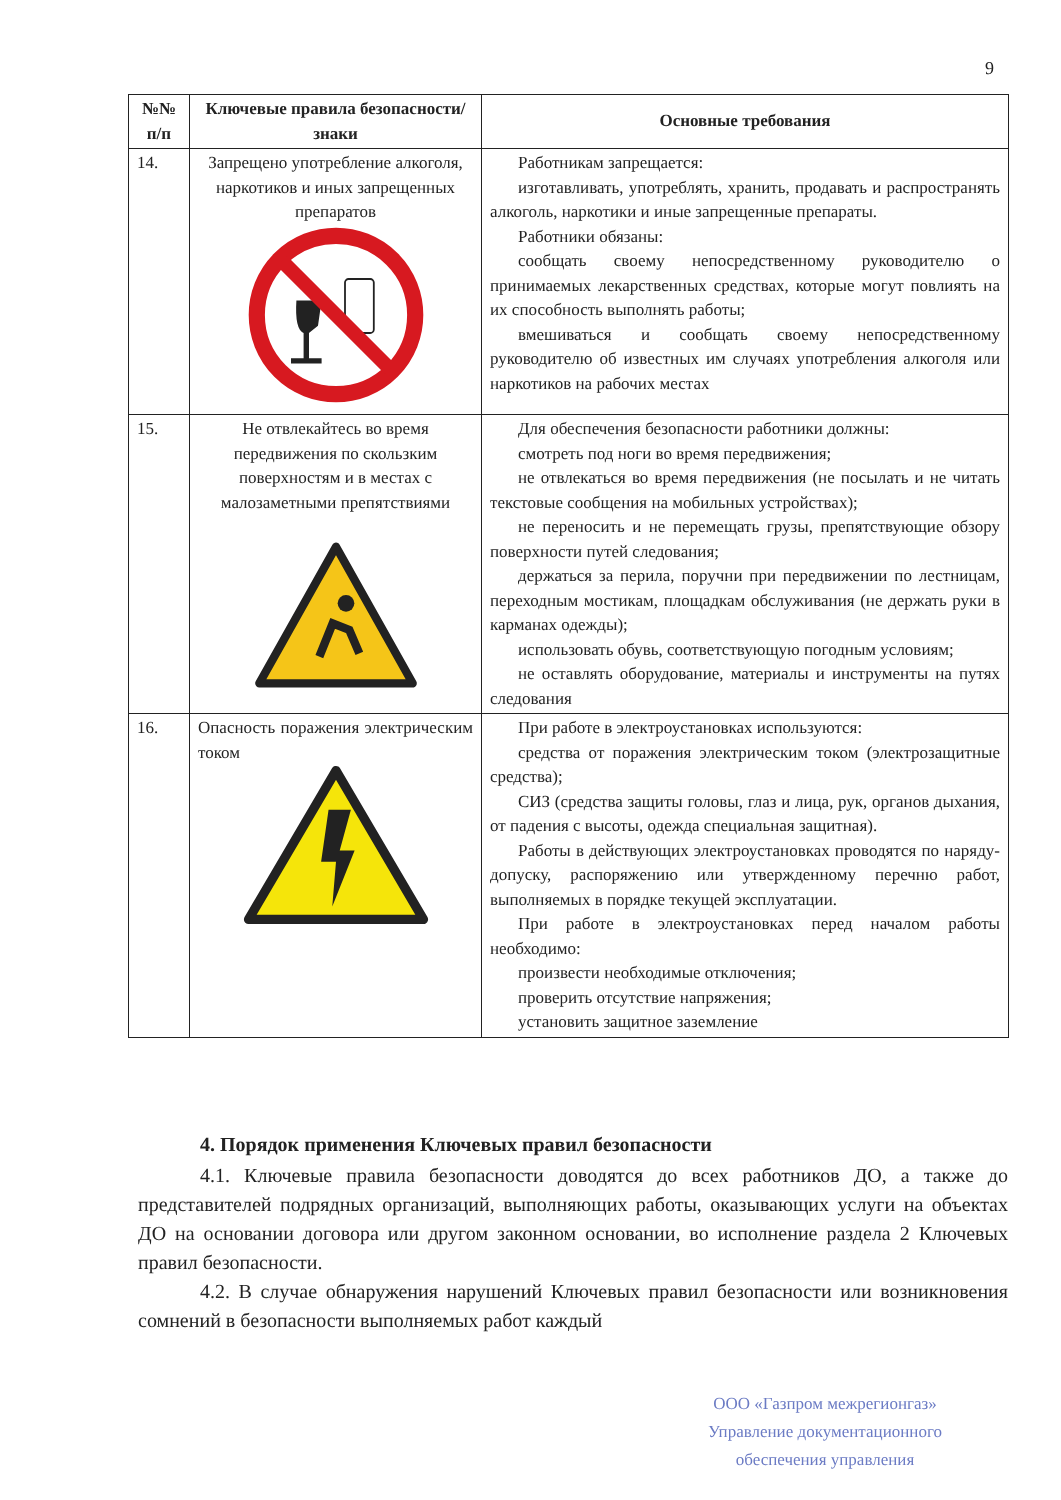9
| №№ п/п | Ключевые правила безопасности/знаки | Основные требования |
| --- | --- | --- |
| 14. | Запрещено употребление алкоголя, наркотиков и иных запрещенных препаратов | Работникам запрещается: изготавливать, употреблять, хранить, продавать и распространять алкоголь, наркотики и иные запрещенные препараты. Работники обязаны: сообщать своему непосредственному руководителю о принимаемых лекарственных средствах, которые могут повлиять на их способность выполнять работы; вмешиваться и сообщать своему непосредственному руководителю об известных им случаях употребления алкоголя или наркотиков на рабочих местах |
| 15. | Не отвлекайтесь во время передвижения по скользким поверхностям и в местах с малозаметными препятствиями | Для обеспечения безопасности работники должны: смотреть под ноги во время передвижения; не отвлекаться во время передвижения (не посылать и не читать текстовые сообщения на мобильных устройствах); не переносить и не перемещать грузы, препятствующие обзору поверхности путей следования; держаться за перила, поручни при передвижении по лестницам, переходным мостикам, площадкам обслуживания (не держать руки в карманах одежды); использовать обувь, соответствующую погодным условиям; не оставлять оборудование, материалы и инструменты на путях следования |
| 16. | Опасность поражения электрическим током | При работе в электроустановках используются: средства от поражения электрическим током (электрозащитные средства); СИЗ (средства защиты головы, глаз и лица, рук, органов дыхания, от падения с высоты, одежда специальная защитная). Работы в действующих электроустановках проводятся по наряду-допуску, распоряжению или утвержденному перечню работ, выполняемых в порядке текущей эксплуатации. При работе в электроустановках перед началом работы необходимо: произвести необходимые отключения; проверить отсутствие напряжения; установить защитное заземление |
4. Порядок применения Ключевых правил безопасности
4.1. Ключевые правила безопасности доводятся до всех работников ДО, а также до представителей подрядных организаций, выполняющих работы, оказывающих услуги на объектах ДО на основании договора или другом законном основании, во исполнение раздела 2 Ключевых правил безопасности.
4.2. В случае обнаружения нарушений Ключевых правил безопасности или возникновения сомнений в безопасности выполняемых работ каждый
ООО «Газпром межрегионгаз»
Управление документационного
обеспечения управления